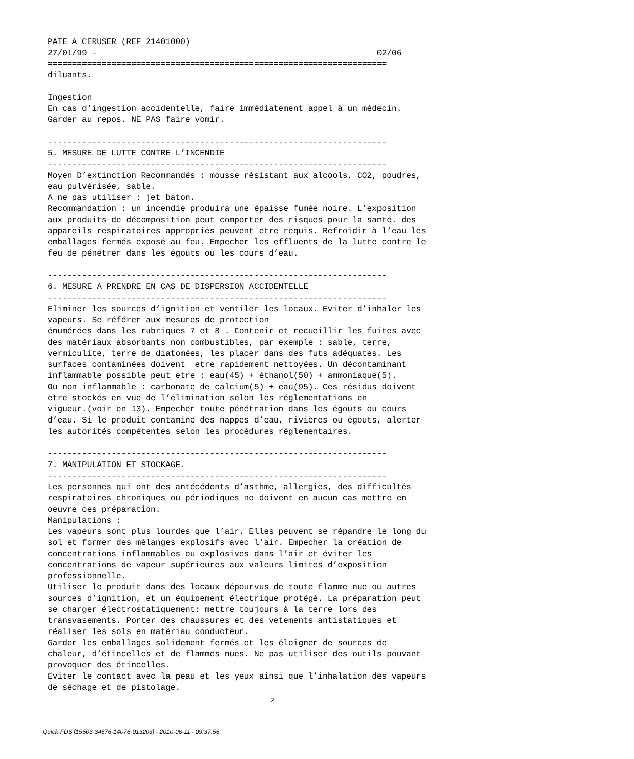PATE A CERUSER (REF 21401000)
27/01/99 -                                                         02/06
=====================================================================
diluants.

Ingestion
En cas d’ingestion accidentelle, faire immédiatement appel à un médecin.
Garder au repos. NE PAS faire vomir.

---------------------------------------------------------------------
5. MESURE DE LUTTE CONTRE L’INCENDIE
---------------------------------------------------------------------
Moyen D’extinction Recommandés : mousse résistant aux alcools, CO2, poudres,
eau pulvérisée, sable.
A ne pas utiliser : jet baton.
Recommandation : un incendie produira une épaisse fumée noire. L’exposition
aux produits de décomposition peut comporter des risques pour la santé. des
appareils respiratoires appropriés peuvent etre requis. Refroidir à l’eau les
emballages fermés exposé au feu. Empecher les effluents de la lutte contre le
feu de pénétrer dans les égouts ou les cours d’eau.

---------------------------------------------------------------------
6. MESURE A PRENDRE EN CAS DE DISPERSION ACCIDENTELLE
---------------------------------------------------------------------
Eliminer les sources d’ignition et ventiler les locaux. Eviter d’inhaler les
vapeurs. Se référer aux mesures de protection
énumérées dans les rubriques 7 et 8 . Contenir et recueillir les fuites avec
des matériaux absorbants non combustibles, par exemple : sable, terre,
vermiculite, terre de diatomées, les placer dans des futs adéquates. Les
surfaces contaminées doivent  etre rapidement nettoyées. Un décontaminant
inflammable possible peut etre : eau(45) + éthanol(50) + ammoniaque(5).
Ou non inflammable : carbonate de calcium(5) + eau(95). Ces résidus doivent
etre stockés en vue de l’élimination selon les réglementations en
vigueur.(voir en 13). Empecher toute pénétration dans les égouts ou cours
d’eau. Si le produit contamine des nappes d’eau, rivières ou égouts, alerter
les autorités compétentes selon les procédures réglementaires.

---------------------------------------------------------------------
7. MANIPULATION ET STOCKAGE.
---------------------------------------------------------------------
Les personnes qui ont des antécédents d’asthme, allergies, des difficultés
respiratoires chroniques ou périodiques ne doivent en aucun cas mettre en
oeuvre ces préparation.
Manipulations :
Les vapeurs sont plus lourdes que l’air. Elles peuvent se répandre le long du
sol et former des mélanges explosifs avec l’air. Empecher la création de
concentrations inflammables ou explosives dans l’air et éviter les
concentrations de vapeur supérieures aux valeurs limites d’exposition
professionnelle.
Utiliser le produit dans des locaux dépourvus de toute flamme nue ou autres
sources d’ignition, et un équipement électrique protégé. La préparation peut
se charger électrostatiquement: mettre toujours à la terre lors des
transvasements. Porter des chaussures et des vetements antistatiques et
réaliser les sols en matériau conducteur.
Garder les emballages solidement fermés et les éloigner de sources de
chaleur, d’étincelles et de flammes nues. Ne pas utiliser des outils pouvant
provoquer des étincelles.
Eviter le contact avec la peau et les yeux ainsi que l’inhalation des vapeurs
de séchage et de pistolage.
2
Quick-FDS [15503-34676-14076-013203] - 2010-06-11 - 09:37:56